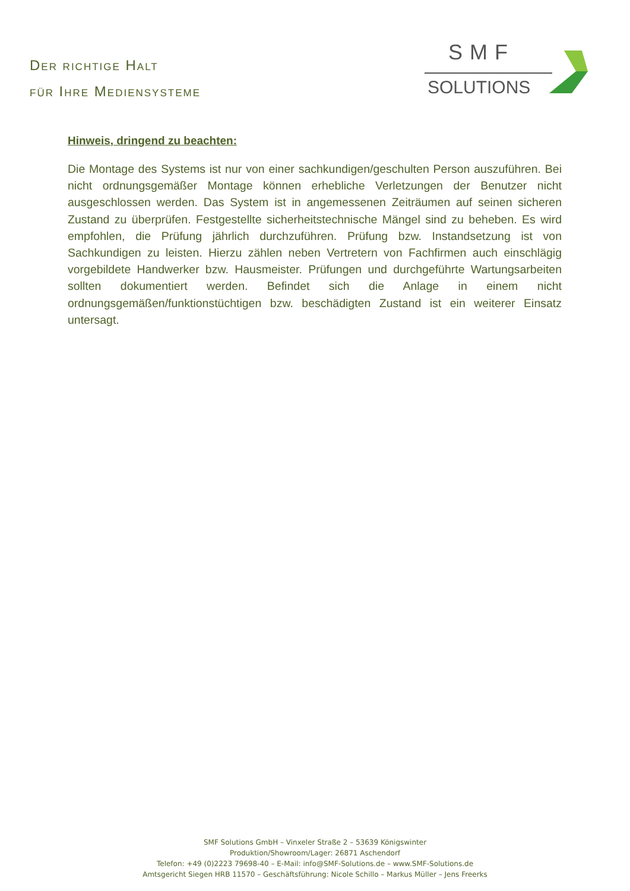Der richtige Halt
für Ihre Mediensysteme
SMF
SOLUTIONS
Hinweis, dringend zu beachten:
Die Montage des Systems ist nur von einer sachkundigen/geschulten Person auszuführen. Bei nicht ordnungsgemäßer Montage können erhebliche Verletzungen der Benutzer nicht ausgeschlossen werden. Das System ist in angemessenen Zeiträumen auf seinen sicheren Zustand zu überprüfen. Festgestellte sicherheitstechnische Mängel sind zu beheben. Es wird empfohlen, die Prüfung jährlich durchzuführen. Prüfung bzw. Instandsetzung ist von Sachkundigen zu leisten. Hierzu zählen neben Vertretern von Fachfirmen auch einschlägig vorgebildete Handwerker bzw. Hausmeister. Prüfungen und durchgeführte Wartungsarbeiten sollten dokumentiert werden. Befindet sich die Anlage in einem nicht ordnungsgemäßen/funktionstüchtigen bzw. beschädigten Zustand ist ein weiterer Einsatz untersagt.
SMF Solutions GmbH – Vinxeler Straße 2 – 53639 Königswinter
Produktion/Showroom/Lager: 26871 Aschendorf
Telefon: +49 (0)2223 79698-40 – E-Mail: info@SMF-Solutions.de – www.SMF-Solutions.de
Amtsgericht Siegen HRB 11570 – Geschäftsführung: Nicole Schillo – Markus Müller – Jens Freerks